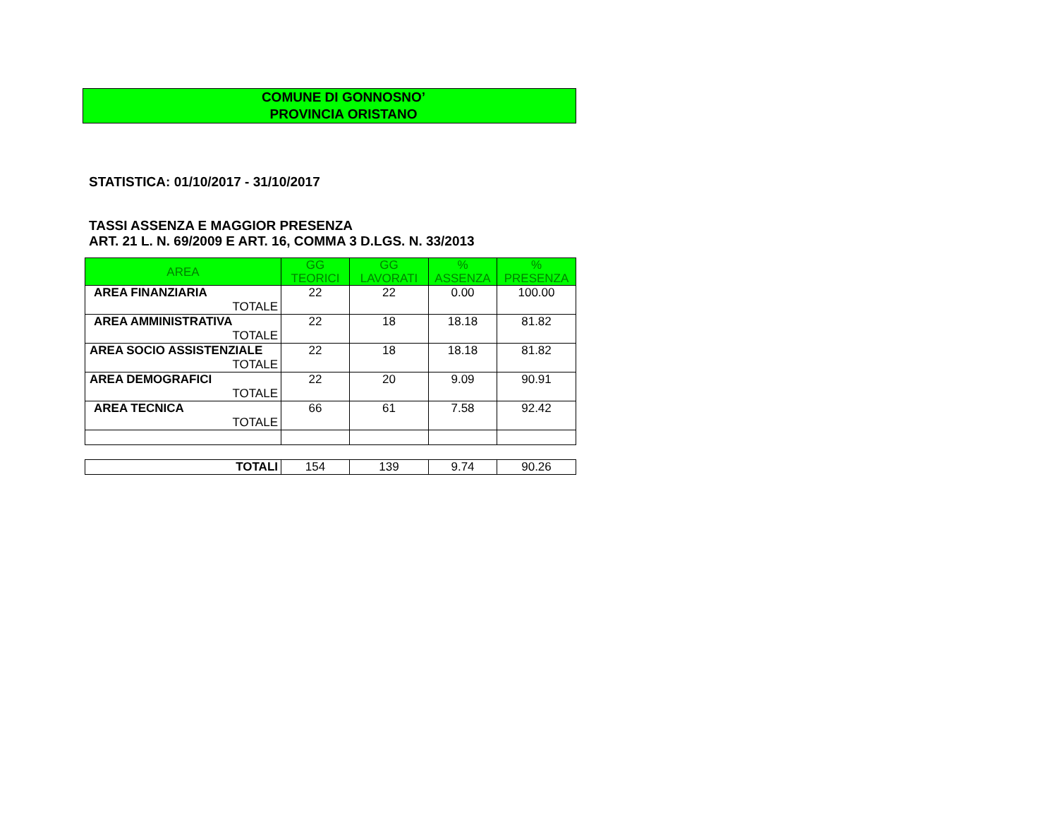COMUNE DI GONNOSNO’
PROVINCIA ORISTANO
STATISTICA: 01/10/2017 - 31/10/2017
TASSI ASSENZA E MAGGIOR PRESENZA
ART. 21 L. N. 69/2009 E ART. 16, COMMA 3 D.LGS. N. 33/2013
| AREA | GG TEORICI | GG LAVORATI | % ASSENZA | % PRESENZA |
| --- | --- | --- | --- | --- |
| AREA FINANZIARIA TOTALE | 22 | 22 | 0.00 | 100.00 |
| AREA AMMINISTRATIVA TOTALE | 22 | 18 | 18.18 | 81.82 |
| AREA SOCIO ASSISTENZIALE TOTALE | 22 | 18 | 18.18 | 81.82 |
| AREA DEMOGRAFICI TOTALE | 22 | 20 | 9.09 | 90.91 |
| AREA TECNICA TOTALE | 66 | 61 | 7.58 | 92.42 |
| TOTALI | 154 | 139 | 9.74 | 90.26 |